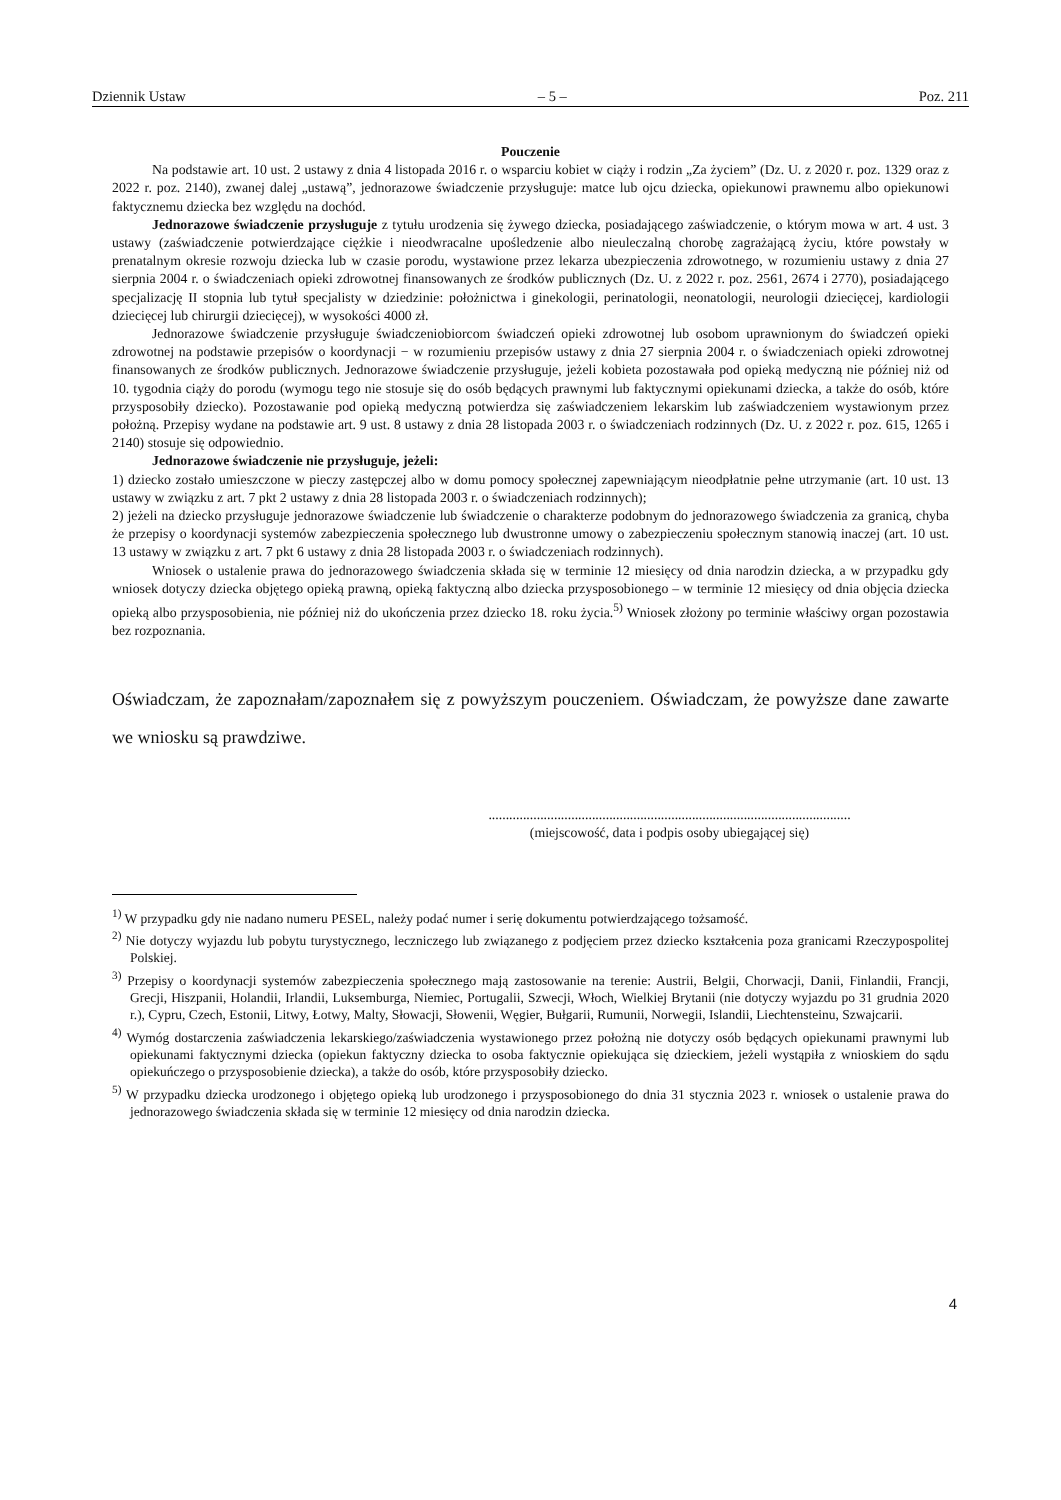Dziennik Ustaw – 5 – Poz. 211
Pouczenie
Na podstawie art. 10 ust. 2 ustawy z dnia 4 listopada 2016 r. o wsparciu kobiet w ciąży i rodzin „Za życiem” (Dz. U. z 2020 r. poz. 1329 oraz z 2022 r. poz. 2140), zwanej dalej „ustawą”, jednorazowe świadczenie przysługuje: matce lub ojcu dziecka, opiekunowi prawnemu albo opiekunowi faktycznemu dziecka bez względu na dochód.
Jednorazowe świadczenie przysługuje z tytułu urodzenia się żywego dziecka, posiadającego zaświadczenie, o którym mowa w art. 4 ust. 3 ustawy (zaświadczenie potwierdzające ciężkie i nieodwracalne upośledzenie albo nieuleczalną chorobę zagrażającą życiu, które powstały w prenatalnym okresie rozwoju dziecka lub w czasie porodu, wystawione przez lekarza ubezpieczenia zdrowotnego, w rozumieniu ustawy z dnia 27 sierpnia 2004 r. o świadczeniach opieki zdrowotnej finansowanych ze środków publicznych (Dz. U. z 2022 r. poz. 2561, 2674 i 2770), posiadającego specjalizację II stopnia lub tytuł specjalisty w dziedzinie: położnictwa i ginekologii, perinatologii, neonatologii, neurologii dziecięcej, kardiologii dziecięcej lub chirurgii dziecięcej), w wysokości 4000 zł.
Jednorazowe świadczenie przysługuje świadczeniobiorcom świadczeń opieki zdrowotnej lub osobom uprawnionym do świadczeń opieki zdrowotnej na podstawie przepisów o koordynacji − w rozumieniu przepisów ustawy z dnia 27 sierpnia 2004 r. o świadczeniach opieki zdrowotnej finansowanych ze środków publicznych. Jednorazowe świadczenie przysługuje, jeżeli kobieta pozostawała pod opieką medyczną nie później niż od 10. tygodnia ciąży do porodu (wymogu tego nie stosuje się do osób będących prawnymi lub faktycznymi opiekunami dziecka, a także do osób, które przysposobiły dziecko). Pozostawanie pod opieką medyczną potwierdza się zaświadczeniem lekarskim lub zaświadczeniem wystawionym przez położną. Przepisy wydane na podstawie art. 9 ust. 8 ustawy z dnia 28 listopada 2003 r. o świadczeniach rodzinnych (Dz. U. z 2022 r. poz. 615, 1265 i 2140) stosuje się odpowiednio.
Jednorazowe świadczenie nie przysługuje, jeżeli:
1) dziecko zostało umieszczone w pieczy zastępczej albo w domu pomocy społecznej zapewniającym nieodpłatnie pełne utrzymanie (art. 10 ust. 13 ustawy w związku z art. 7 pkt 2 ustawy z dnia 28 listopada 2003 r. o świadczeniach rodzinnych);
2) jeżeli na dziecko przysługuje jednorazowe świadczenie lub świadczenie o charakterze podobnym do jednorazowego świadczenia za granicą, chyba że przepisy o koordynacji systemów zabezpieczenia społecznego lub dwustronne umowy o zabezpieczeniu społecznym stanowią inaczej (art. 10 ust. 13 ustawy w związku z art. 7 pkt 6 ustawy z dnia 28 listopada 2003 r. o świadczeniach rodzinnych).
Wniosek o ustalenie prawa do jednorazowego świadczenia składa się w terminie 12 miesięcy od dnia narodzin dziecka, a w przypadku gdy wniosek dotyczy dziecka objętego opieką prawną, opieką faktyczną albo dziecka przysposobionego – w terminie 12 miesięcy od dnia objęcia dziecka opieką albo przysposobienia, nie później niż do ukończenia przez dziecko 18. roku życia.<sup>5)</sup> Wniosek złożony po terminie właściwy organ pozostawia bez rozpoznania.
Oświadczam, że zapoznałam/zapoznałem się z powyższym pouczeniem. Oświadczam, że powyższe dane zawarte we wniosku są prawdziwe.
.........................................................................................................
(miejscowość, data i podpis osoby ubiegającej się)
<sup>1)</sup> W przypadku gdy nie nadano numeru PESEL, należy podać numer i serię dokumentu potwierdzającego tożsamość.
<sup>2)</sup> Nie dotyczy wyjazdu lub pobytu turystycznego, leczniczego lub związanego z podjęciem przez dziecko kształcenia poza granicami Rzeczypospolitej Polskiej.
<sup>3)</sup> Przepisy o koordynacji systemów zabezpieczenia społecznego mają zastosowanie na terenie: Austrii, Belgii, Chorwacji, Danii, Finlandii, Francji, Grecji, Hiszpanii, Holandii, Irlandii, Luksemburga, Niemiec, Portugalii, Szwecji, Włoch, Wielkiej Brytanii (nie dotyczy wyjazdu po 31 grudnia 2020 r.), Cypru, Czech, Estonii, Litwy, Łotwy, Malty, Słowacji, Słowenii, Węgier, Bułgarii, Rumunii, Norwegii, Islandii, Liechtensteinu, Szwajcarii.
<sup>4)</sup> Wymóg dostarczenia zaświadczenia lekarskiego/zaświadczenia wystawionego przez położną nie dotyczy osób będących opiekunami prawnymi lub opiekunami faktycznymi dziecka (opiekun faktyczny dziecka to osoba faktycznie opiekująca się dzieckiem, jeżeli wystąpiła z wnioskiem do sądu opiekuńczego o przysposobienie dziecka), a także do osób, które przysposobiły dziecko.
<sup>5)</sup> W przypadku dziecka urodzonego i objętego opieką lub urodzonego i przysposobionego do dnia 31 stycznia 2023 r. wniosek o ustalenie prawa do jednorazowego świadczenia składa się w terminie 12 miesięcy od dnia narodzin dziecka.
4